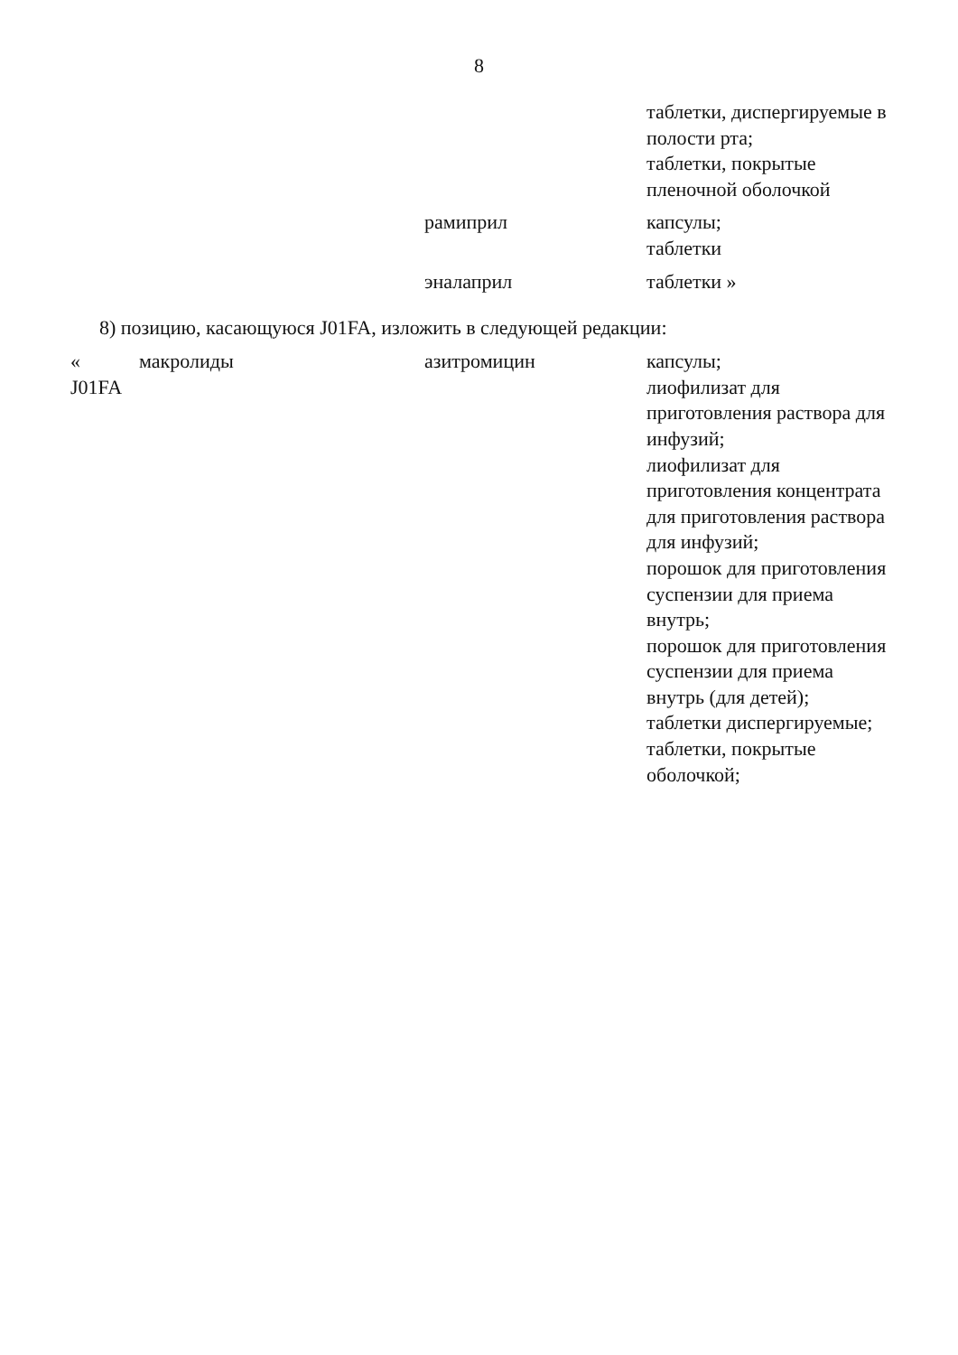8
| | | | таблетки, диспергируемые в полости рта; таблетки, покрытые пленочной оболочкой |
| | | рамиприл | капсулы; таблетки |
| | | эналаприл | таблетки » |
8) позицию, касающуюся J01FA, изложить в следующей редакции:
| « J01FA | макролиды | азитромицин | капсулы; лиофилизат для приготовления раствора для инфузий; лиофилизат для приготовления концентрата для приготовления раствора для инфузий; порошок для приготовления суспензии для приема внутрь; порошок для приготовления суспензии для приема внутрь (для детей); таблетки диспергируемые; таблетки, покрытые оболочкой; |